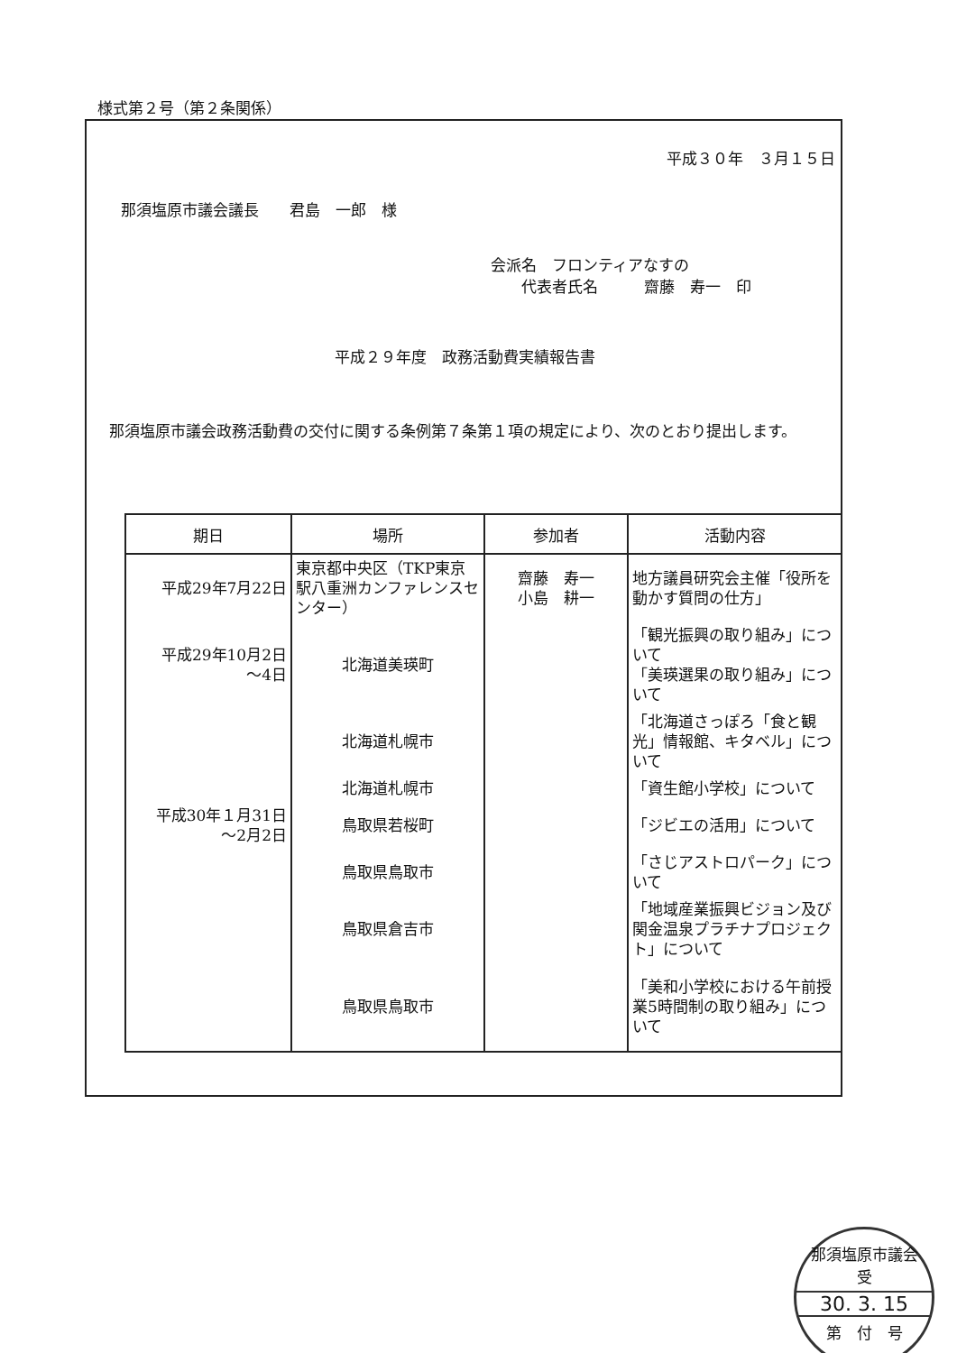様式第２号（第２条関係）
平成３０年　３月１５日
那須塩原市議会議長　　君島　一郎　様
会派名　フロンティアなすの
　　代表者氏名　　　齋藤　寿一　印
平成２９年度　政務活動費実績報告書
那須塩原市議会政務活動費の交付に関する条例第７条第１項の規定により、次のとおり提出します。
| 期日 | 場所 | 参加者 | 活動内容 |
| --- | --- | --- | --- |
| 平成29年7月22日 | 東京都中央区（TKP東京駅八重洲カンファレンスセンター） | 齋藤 寿一 小島 耕一 | 地方議員研究会主催「役所を動かす質問の仕方」 |
| 平成29年10月2日 ～4日 | 北海道美瑛町 | | 「観光振興の取り組み」について 「美瑛選果の取り組み」について |
| | 北海道札幌市 | | 「北海道さっぽろ「食と観光」情報館、キタベル」について |
| | 北海道札幌市 | | 「資生館小学校」について |
| 平成30年１月31日 ～2月2日 | 鳥取県若桜町 | | 「ジビエの活用」について |
| | 鳥取県鳥取市 | | 「さじアストロパーク」について |
| | 鳥取県倉吉市 | | 「地域産業振興ビジョン及び関金温泉プラチナプロジェクト」について |
| | 鳥取県鳥取市 | | 「美和小学校における午前授業5時間制の取り組み」について |
那須塩原市議会
受
30. 3. 15
第　付　号